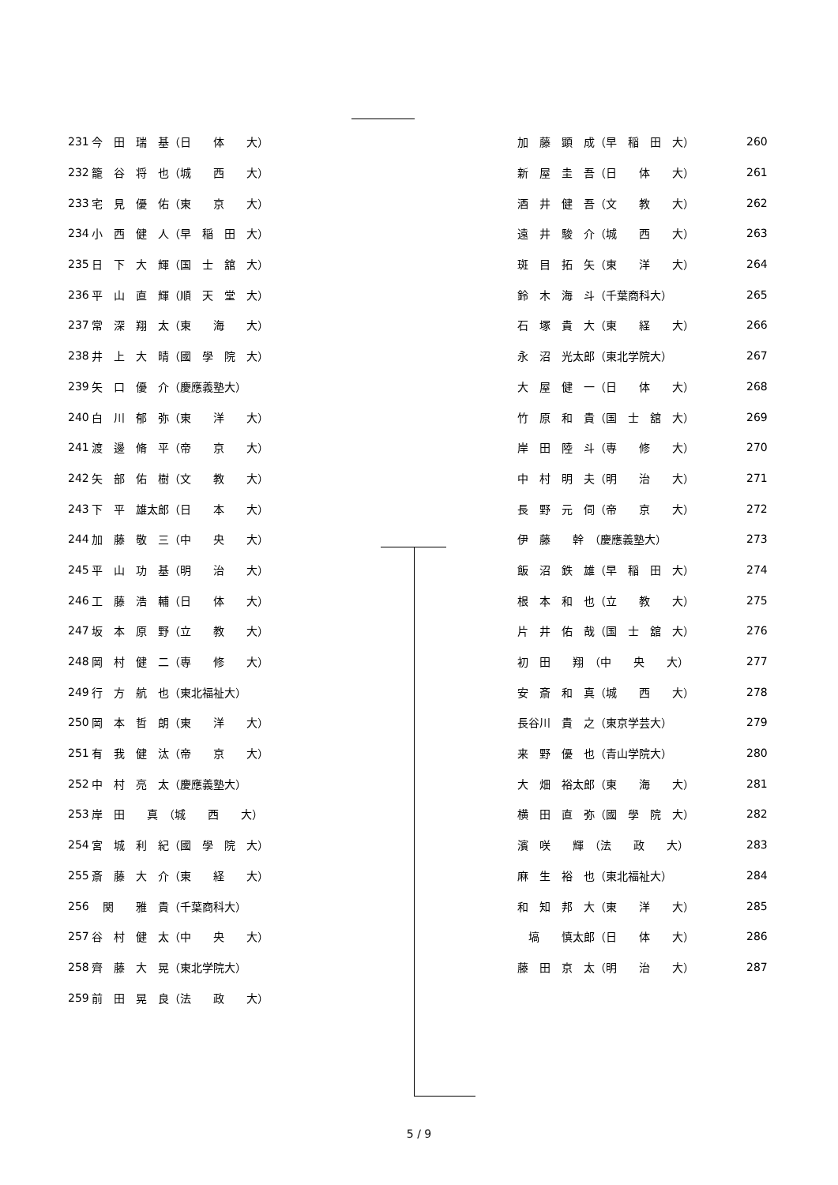| 231 | 今 田 瑞 基（日 体 大） |
| 232 | 籠 谷 将 也（城 西 大） |
| 233 | 宅 見 優 佑（東 京 大） |
| 234 | 小 西 健 人（早 稲 田 大） |
| 235 | 日 下 大 輝（国 士 舘 大） |
| 236 | 平 山 直 輝（順 天 堂 大） |
| 237 | 常 深 翔 太（東 海 大） |
| 238 | 井 上 大 晴（國 學 院 大） |
| 239 | 矢 口 優 介（慶應義塾大） |
| 240 | 白 川 郁 弥（東 洋 大） |
| 241 | 渡 邊 脩 平（帝 京 大） |
| 242 | 矢 部 佑 樹（文 教 大） |
| 243 | 下 平 雄太郎（日 本 大） |
| 244 | 加 藤 敬 三（中 央 大） |
| 245 | 平 山 功 基（明 治 大） |
| 246 | 工 藤 浩 輔（日 体 大） |
| 247 | 坂 本 原 野（立 教 大） |
| 248 | 岡 村 健 二（専 修 大） |
| 249 | 行 方 航 也（東北福祉大） |
| 250 | 岡 本 哲 朗（東 洋 大） |
| 251 | 有 我 健 汰（帝 京 大） |
| 252 | 中 村 亮 太（慶應義塾大） |
| 253 | 岸 田 真 （城 西 大） |
| 254 | 宮 城 利 紀（國 學 院 大） |
| 255 | 斎 藤 大 介（東 経 大） |
| 256 | 関 雅 貴（千葉商科大） |
| 257 | 谷 村 健 太（中 央 大） |
| 258 | 齊 藤 大 晃（東北学院大） |
| 259 | 前 田 晃 良（法 政 大） |
| 加 藤 顕 成（早 稲 田 大） | 260 |
| 新 屋 圭 吾（日 体 大） | 261 |
| 酒 井 健 吾（文 教 大） | 262 |
| 遠 井 駿 介（城 西 大） | 263 |
| 斑 目 拓 矢（東 洋 大） | 264 |
| 鈴 木 海 斗（千葉商科大） | 265 |
| 石 塚 貴 大（東 経 大） | 266 |
| 永 沼 光太郎（東北学院大） | 267 |
| 大 屋 健 一（日 体 大） | 268 |
| 竹 原 和 貴（国 士 舘 大） | 269 |
| 岸 田 陸 斗（専 修 大） | 270 |
| 中 村 明 夫（明 治 大） | 271 |
| 長 野 元 伺（帝 京 大） | 272 |
| 伊 藤 幹 （慶應義塾大） | 273 |
| 飯 沼 鉄 雄（早 稲 田 大） | 274 |
| 根 本 和 也（立 教 大） | 275 |
| 片 井 佑 哉（国 士 舘 大） | 276 |
| 初 田 翔 （中 央 大） | 277 |
| 安 斎 和 真（城 西 大） | 278 |
| 長谷川 貴 之（東京学芸大） | 279 |
| 来 野 優 也（青山学院大） | 280 |
| 大 畑 裕太郎（東 海 大） | 281 |
| 横 田 直 弥（國 學 院 大） | 282 |
| 濱 咲 輝 （法 政 大） | 283 |
| 麻 生 裕 也（東北福祉大） | 284 |
| 和 知 邦 大（東 洋 大） | 285 |
| 塙 慎太郎（日 体 大） | 286 |
| 藤 田 京 太（明 治 大） | 287 |
5 / 9